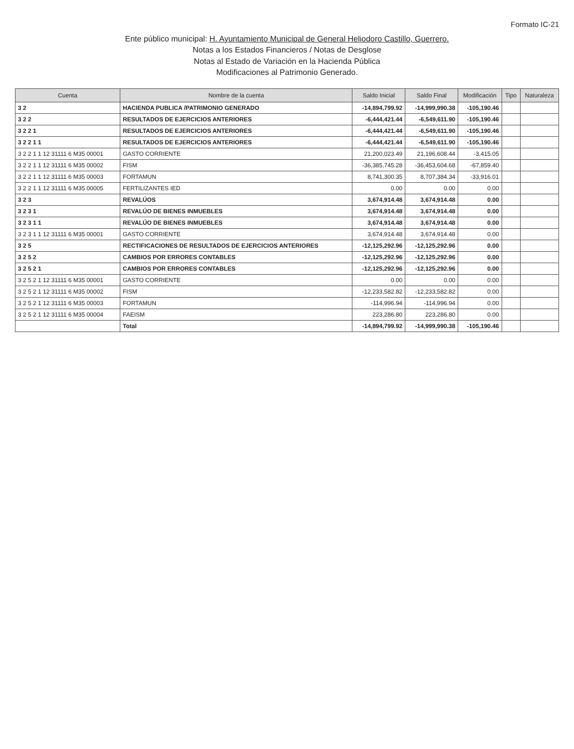Formato IC-21
Ente público municipal: H. Ayuntamiento Municipal de General Heliodoro Castillo, Guerrero.
Notas a los Estados Financieros / Notas de Desglose
Notas al Estado de Variación en la Hacienda Pública
Modificaciones al Patrimonio Generado.
| Cuenta | Nombre de la cuenta | Saldo Inicial | Saldo Final | Modificación | Tipo | Naturaleza |
| --- | --- | --- | --- | --- | --- | --- |
| 3 2 | HACIENDA PUBLICA /PATRIMONIO GENERADO | -14,894,799.92 | -14,999,990.38 | -105,190.46 | | |
| 3 2 2 | RESULTADOS DE EJERCICIOS ANTERIORES | -6,444,421.44 | -6,549,611.90 | -105,190.46 | | |
| 3 2 2 1 | RESULTADOS DE EJERCICIOS ANTERIORES | -6,444,421.44 | -6,549,611.90 | -105,190.46 | | |
| 3 2 2 1 1 | RESULTADOS DE EJERCICIOS ANTERIORES | -6,444,421.44 | -6,549,611.90 | -105,190.46 | | |
| 3 2 2 1 1 12 31111 6 M35 00001 | GASTO CORRIENTE | 21,200,023.49 | 21,196,608.44 | -3,415.05 | | |
| 3 2 2 1 1 12 31111 6 M35 00002 | FISM | -36,385,745.28 | -36,453,604.68 | -67,859.40 | | |
| 3 2 2 1 1 12 31111 6 M35 00003 | FORTAMUN | 8,741,300.35 | 8,707,384.34 | -33,916.01 | | |
| 3 2 2 1 1 12 31111 6 M35 00005 | FERTILIZANTES IED | 0.00 | 0.00 | 0.00 | | |
| 3 2 3 | REVALÚOS | 3,674,914.48 | 3,674,914.48 | 0.00 | | |
| 3 2 3 1 | REVALÚO DE BIENES INMUEBLES | 3,674,914.48 | 3,674,914.48 | 0.00 | | |
| 3 2 3 1 1 | REVALÚO DE BIENES INMUEBLES | 3,674,914.48 | 3,674,914.48 | 0.00 | | |
| 3 2 3 1 1 12 31111 6 M35 00001 | GASTO CORRIENTE | 3,674,914.48 | 3,674,914.48 | 0.00 | | |
| 3 2 5 | RECTIFICACIONES DE RESULTADOS DE EJERCICIOS ANTERIORES | -12,125,292.96 | -12,125,292.96 | 0.00 | | |
| 3 2 5 2 | CAMBIOS POR ERRORES CONTABLES | -12,125,292.96 | -12,125,292.96 | 0.00 | | |
| 3 2 5 2 1 | CAMBIOS POR ERRORES CONTABLES | -12,125,292.96 | -12,125,292.96 | 0.00 | | |
| 3 2 5 2 1 12 31111 6 M35 00001 | GASTO CORRIENTE | 0.00 | 0.00 | 0.00 | | |
| 3 2 5 2 1 12 31111 6 M35 00002 | FISM | -12,233,582.82 | -12,233,582.82 | 0.00 | | |
| 3 2 5 2 1 12 31111 6 M35 00003 | FORTAMUN | -114,996.94 | -114,996.94 | 0.00 | | |
| 3 2 5 2 1 12 31111 6 M35 00004 | FAEISM | 223,286.80 | 223,286.80 | 0.00 | | |
| | Total | -14,894,799.92 | -14,999,990.38 | -105,190.46 | | |